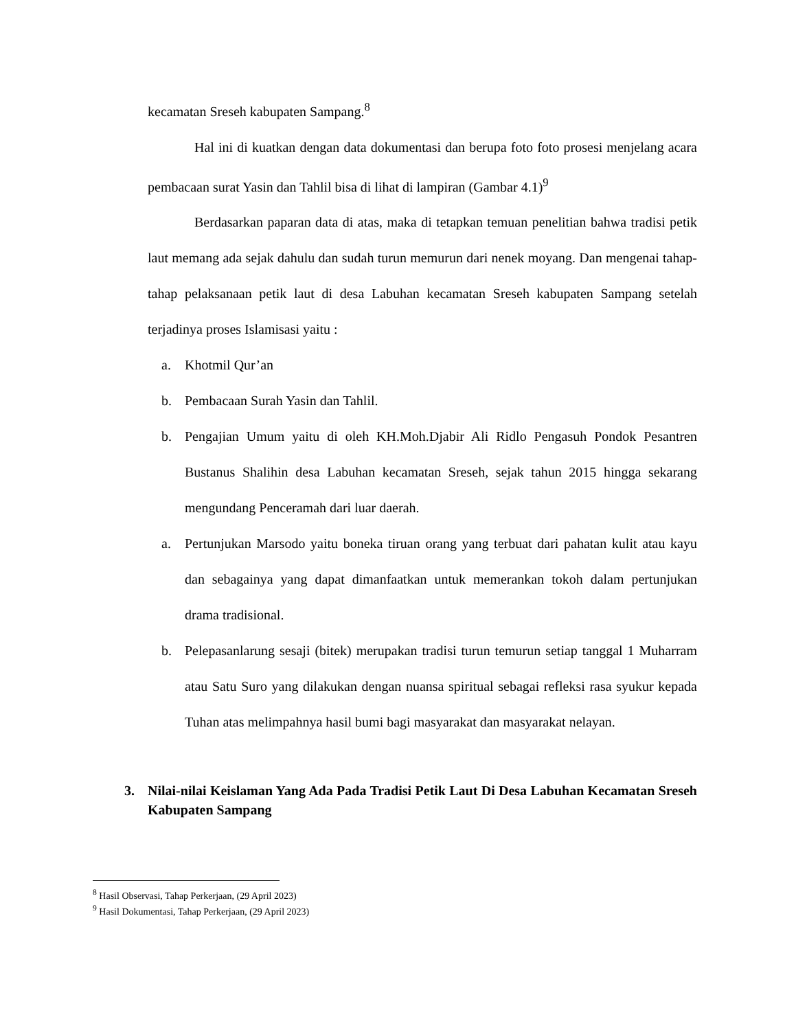kecamatan Sreseh kabupaten Sampang.<sup>8</sup>
Hal ini di kuatkan dengan data dokumentasi dan berupa foto foto prosesi menjelang acara pembacaan surat Yasin dan Tahlil bisa di lihat di lampiran (Gambar 4.1)<sup>9</sup>
Berdasarkan paparan data di atas, maka di tetapkan temuan penelitian bahwa tradisi petik laut memang ada sejak dahulu dan sudah turun memurun dari nenek moyang. Dan mengenai tahap-tahap pelaksanaan petik laut di desa Labuhan kecamatan Sreseh kabupaten Sampang setelah terjadinya proses Islamisasi yaitu :
a. Khotmil Qur’an
b. Pembacaan Surah Yasin dan Tahlil.
b. Pengajian Umum yaitu di oleh KH.Moh.Djabir Ali Ridlo Pengasuh Pondok Pesantren Bustanus Shalihin desa Labuhan kecamatan Sreseh, sejak tahun 2015 hingga sekarang mengundang Penceramah dari luar daerah.
a. Pertunjukan Marsodo yaitu boneka tiruan orang yang terbuat dari pahatan kulit atau kayu dan sebagainya yang dapat dimanfaatkan untuk memerankan tokoh dalam pertunjukan drama tradisional.
b. Pelepasanlarung sesaji (bitek) merupakan tradisi turun temurun setiap tanggal 1 Muharram atau Satu Suro yang dilakukan dengan nuansa spiritual sebagai refleksi rasa syukur kepada Tuhan atas melimpahnya hasil bumi bagi masyarakat dan masyarakat nelayan.
3. Nilai-nilai Keislaman Yang Ada Pada Tradisi Petik Laut Di Desa Labuhan Kecamatan Sreseh Kabupaten Sampang
<sup>8</sup> Hasil Observasi, Tahap Perkerjaan, (29 April 2023)
<sup>9</sup> Hasil Dokumentasi, Tahap Perkerjaan, (29 April 2023)